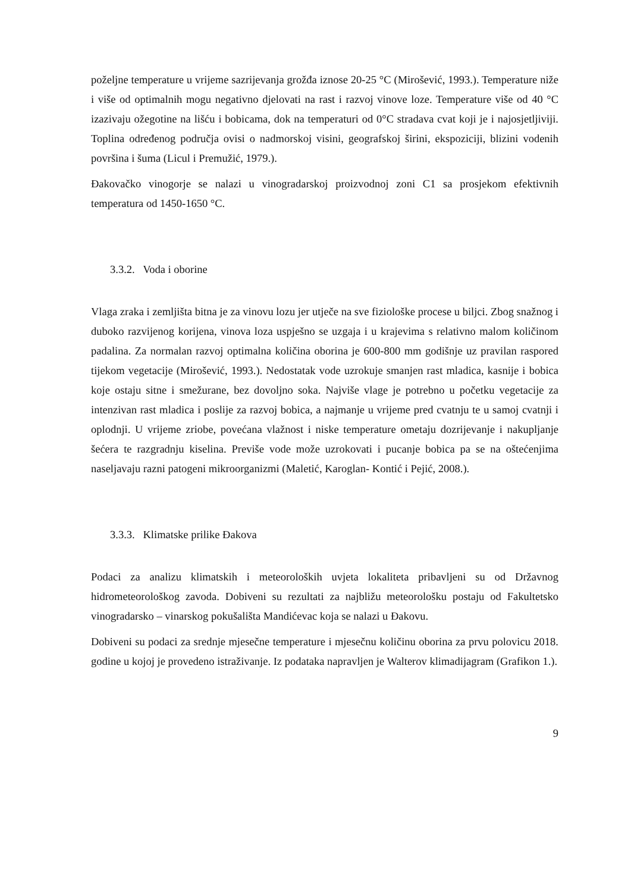poželjne temperature u vrijeme sazrijevanja grožđa iznose 20-25 °C (Mirošević, 1993.). Temperature niže i više od optimalnih mogu negativno djelovati na rast i razvoj vinove loze. Temperature više od 40 °C izazivaju ožegotine na lišću i bobicama, dok na temperaturi od 0°C stradava cvat koji je i najosjetljiviji. Toplina određenog područja ovisi o nadmorskoj visini, geografskoj širini, ekspoziciji, blizini vodenih površina i šuma (Licul i Premužić, 1979.).
Đakovačko vinogorje se nalazi u vinogradarskoj proizvodnoj zoni C1 sa prosjekom efektivnih temperatura od 1450-1650 °C.
3.3.2. Voda i oborine
Vlaga zraka i zemljišta bitna je za vinovu lozu jer utječe na sve fiziološke procese u biljci. Zbog snažnog i duboko razvijenog korijena, vinova loza uspješno se uzgaja i u krajevima s relativno malom količinom padalina. Za normalan razvoj optimalna količina oborina je 600-800 mm godišnje uz pravilan raspored tijekom vegetacije (Mirošević, 1993.). Nedostatak vode uzrokuje smanjen rast mladica, kasnije i bobica koje ostaju sitne i smežurane, bez dovoljno soka. Najviše vlage je potrebno u početku vegetacije za intenzivan rast mladica i poslije za razvoj bobica, a najmanje u vrijeme pred cvatnju te u samoj cvatnji i oplodnji. U vrijeme zriobe, povećana vlažnost i niske temperature ometaju dozrijevanje i nakupljanje šećera te razgradnju kiselina. Previše vode može uzrokovati i pucanje bobica pa se na oštećenjima naseljavaju razni patogeni mikroorganizmi (Maletić, Karoglan- Kontić i Pejić, 2008.).
3.3.3. Klimatske prilike Đakova
Podaci za analizu klimatskih i meteoroloških uvjeta lokaliteta pribavljeni su od Državnog hidrometeorološkog zavoda. Dobiveni su rezultati za najbližu meteorološku postaju od Fakultetsko vinogradarsko – vinarskog pokušališta Mandićevac koja se nalazi u Đakovu.
Dobiveni su podaci za srednje mjesečne temperature i mjesečnu količinu oborina za prvu polovicu 2018. godine u kojoj je provedeno istraživanje. Iz podataka napravljen je Walterov klimadijagram (Grafikon 1.).
9